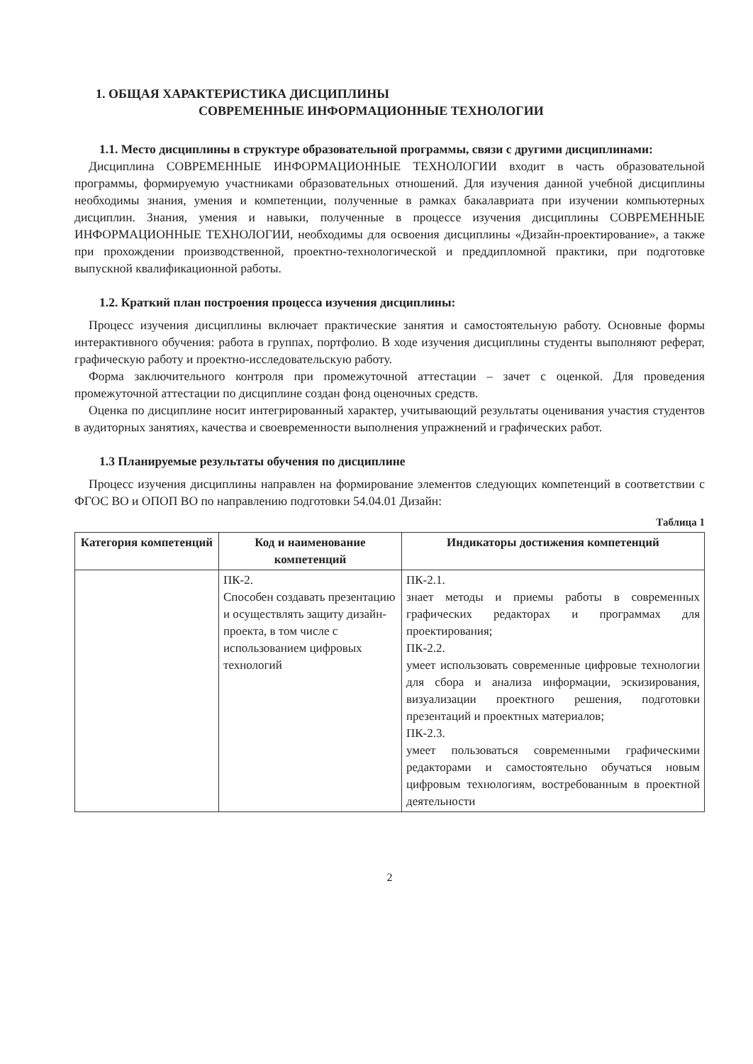1. ОБЩАЯ ХАРАКТЕРИСТИКА ДИСЦИПЛИНЫ
СОВРЕМЕННЫЕ ИНФОРМАЦИОННЫЕ ТЕХНОЛОГИИ
1.1. Место дисциплины в структуре образовательной программы, связи с другими дисциплинами:
Дисциплина СОВРЕМЕННЫЕ ИНФОРМАЦИОННЫЕ ТЕХНОЛОГИИ входит в часть образовательной программы, формируемую участниками образовательных отношений. Для изучения данной учебной дисциплины необходимы знания, умения и компетенции, полученные в рамках бакалавриата при изучении компьютерных дисциплин. Знания, умения и навыки, полученные в процессе изучения дисциплины СОВРЕМЕННЫЕ ИНФОРМАЦИОННЫЕ ТЕХНОЛОГИИ, необходимы для освоения дисциплины «Дизайн-проектирование», а также при прохождении производственной, проектно-технологической и преддипломной практики, при подготовке выпускной квалификационной работы.
1.2. Краткий план построения процесса изучения дисциплины:
Процесс изучения дисциплины включает практические занятия и самостоятельную работу. Основные формы интерактивного обучения: работа в группах, портфолио. В ходе изучения дисциплины студенты выполняют реферат, графическую работу и проектно-исследовательскую работу.
Форма заключительного контроля при промежуточной аттестации – зачет с оценкой. Для проведения промежуточной аттестации по дисциплине создан фонд оценочных средств.
Оценка по дисциплине носит интегрированный характер, учитывающий результаты оценивания участия студентов в аудиторных занятиях, качества и своевременности выполнения упражнений и графических работ.
1.3 Планируемые результаты обучения по дисциплине
Процесс изучения дисциплины направлен на формирование элементов следующих компетенций в соответствии с ФГОС ВО и ОПОП ВО по направлению подготовки 54.04.01 Дизайн:
Таблица 1
| Категория компетенций | Код и наименование компетенций | Индикаторы достижения компетенций |
| --- | --- | --- |
| | ПК-2. Способен создавать презентацию и осуществлять защиту дизайн-проекта, в том числе с использованием цифровых технологий | ПК-2.1. знает методы и приемы работы в современных графических редакторах и программах для проектирования; ПК-2.2. умеет использовать современные цифровые технологии для сбора и анализа информации, эскизирования, визуализации проектного решения, подготовки презентаций и проектных материалов; ПК-2.3. умеет пользоваться современными графическими редакторами и самостоятельно обучаться новым цифровым технологиям, востребованным в проектной деятельности |
2